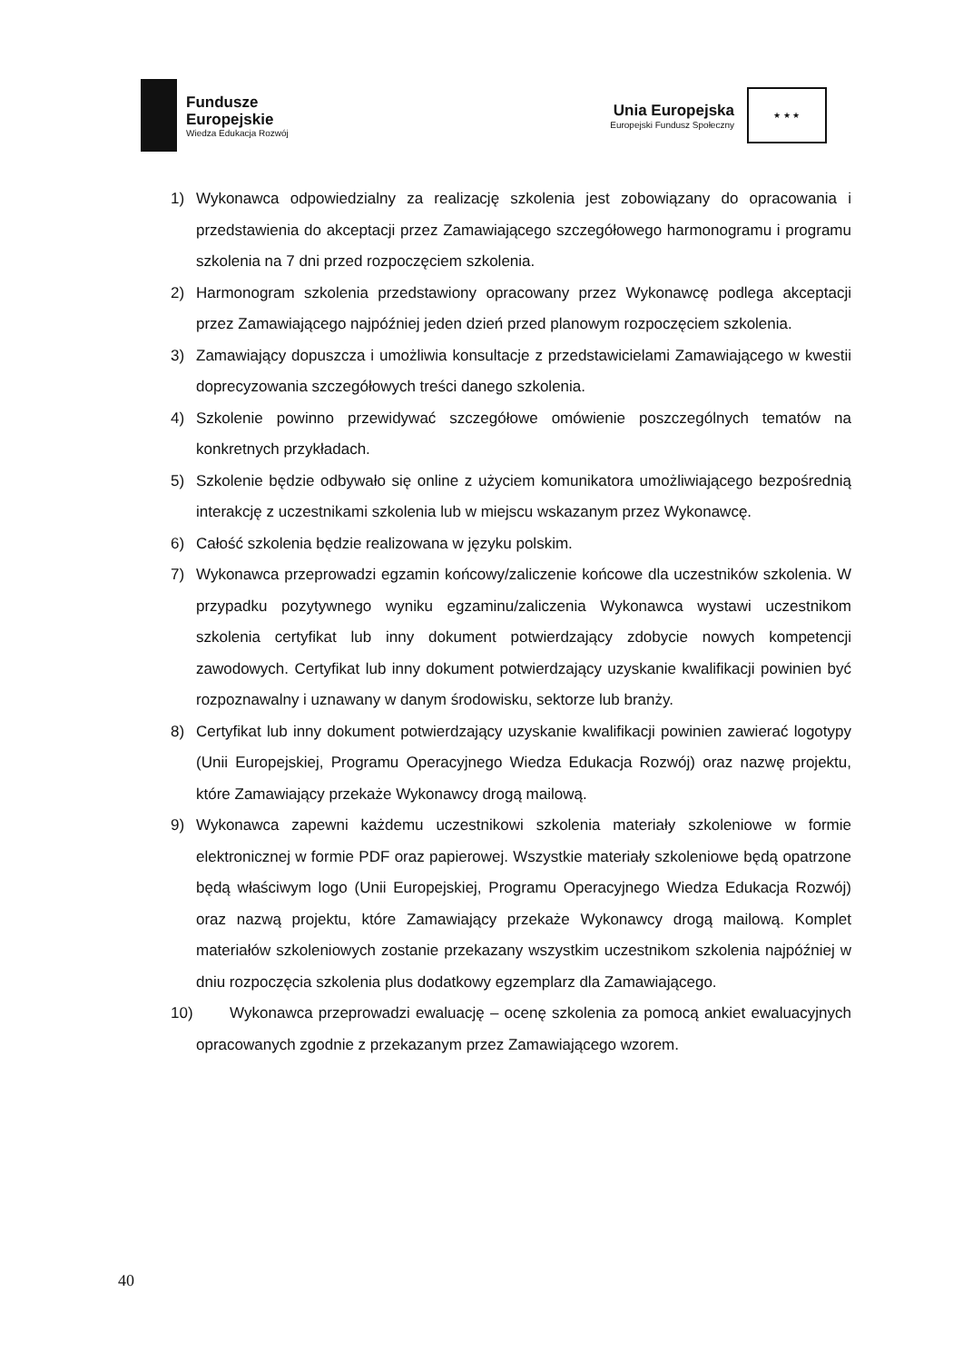Fundusze
Europejskie
Wiedza Edukacja Rozwój
Unia Europejska
Europejski Fundusz Społeczny
★ ★ ★
1) Wykonawca odpowiedzialny za realizację szkolenia jest zobowiązany do opracowania i przedstawienia do akceptacji przez Zamawiającego szczegółowego harmonogramu i programu szkolenia na 7 dni przed rozpoczęciem szkolenia.
2) Harmonogram szkolenia przedstawiony opracowany przez Wykonawcę podlega akceptacji przez Zamawiającego najpóźniej jeden dzień przed planowym rozpoczęciem szkolenia.
3) Zamawiający dopuszcza i umożliwia konsultacje z przedstawicielami Zamawiającego w kwestii doprecyzowania szczegółowych treści danego szkolenia.
4) Szkolenie powinno przewidywać szczegółowe omówienie poszczególnych tematów na konkretnych przykładach.
5) Szkolenie będzie odbywało się online z użyciem komunikatora umożliwiającego bezpośrednią interakcję z uczestnikami szkolenia lub w miejscu wskazanym przez Wykonawcę.
6) Całość szkolenia będzie realizowana w języku polskim.
7) Wykonawca przeprowadzi egzamin końcowy/zaliczenie końcowe dla uczestników szkolenia. W przypadku pozytywnego wyniku egzaminu/zaliczenia Wykonawca wystawi uczestnikom szkolenia certyfikat lub inny dokument potwierdzający zdobycie nowych kompetencji zawodowych. Certyfikat lub inny dokument potwierdzający uzyskanie kwalifikacji powinien być rozpoznawalny i uznawany w danym środowisku, sektorze lub branży.
8) Certyfikat lub inny dokument potwierdzający uzyskanie kwalifikacji powinien zawierać logotypy (Unii Europejskiej, Programu Operacyjnego Wiedza Edukacja Rozwój) oraz nazwę projektu, które Zamawiający przekaże Wykonawcy drogą mailową.
9) Wykonawca zapewni każdemu uczestnikowi szkolenia materiały szkoleniowe w formie elektronicznej w formie PDF oraz papierowej. Wszystkie materiały szkoleniowe będą opatrzone będą właściwym logo (Unii Europejskiej, Programu Operacyjnego Wiedza Edukacja Rozwój) oraz nazwą projektu, które Zamawiający przekaże Wykonawcy drogą mailową. Komplet materiałów szkoleniowych zostanie przekazany wszystkim uczestnikom szkolenia najpóźniej w dniu rozpoczęcia szkolenia plus dodatkowy egzemplarz dla Zamawiającego.
10) Wykonawca przeprowadzi ewaluację – ocenę szkolenia za pomocą ankiet ewaluacyjnych opracowanych zgodnie z przekazanym przez Zamawiającego wzorem.
40